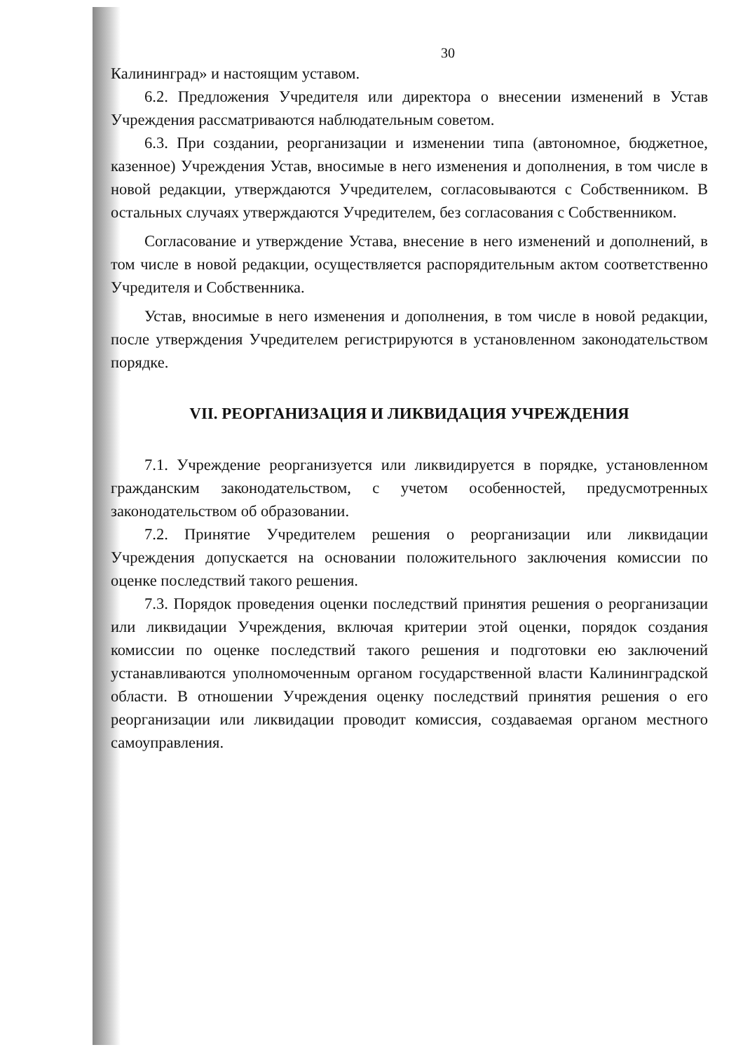30
Калининград» и настоящим уставом.
6.2. Предложения Учредителя или директора о внесении изменений в Устав Учреждения рассматриваются наблюдательным советом.
6.3. При создании, реорганизации и изменении типа (автономное, бюджетное, казенное) Учреждения Устав, вносимые в него изменения и дополнения, в том числе в новой редакции, утверждаются Учредителем, согласовываются с Собственником. В остальных случаях утверждаются Учредителем, без согласования с Собственником.
Согласование и утверждение Устава, внесение в него изменений и дополнений, в том числе в новой редакции, осуществляется распорядительным актом соответственно Учредителя и Собственника.
Устав, вносимые в него изменения и дополнения, в том числе в новой редакции, после утверждения Учредителем регистрируются в установленном законодательством порядке.
VII. РЕОРГАНИЗАЦИЯ И ЛИКВИДАЦИЯ УЧРЕЖДЕНИЯ
7.1. Учреждение реорганизуется или ликвидируется в порядке, установленном гражданским законодательством, с учетом особенностей, предусмотренных законодательством об образовании.
7.2. Принятие Учредителем решения о реорганизации или ликвидации Учреждения допускается на основании положительного заключения комиссии по оценке последствий такого решения.
7.3. Порядок проведения оценки последствий принятия решения о реорганизации или ликвидации Учреждения, включая критерии этой оценки, порядок создания комиссии по оценке последствий такого решения и подготовки ею заключений устанавливаются уполномоченным органом государственной власти Калининградской области. В отношении Учреждения оценку последствий принятия решения о его реорганизации или ликвидации проводит комиссия, создаваемая органом местного самоуправления.